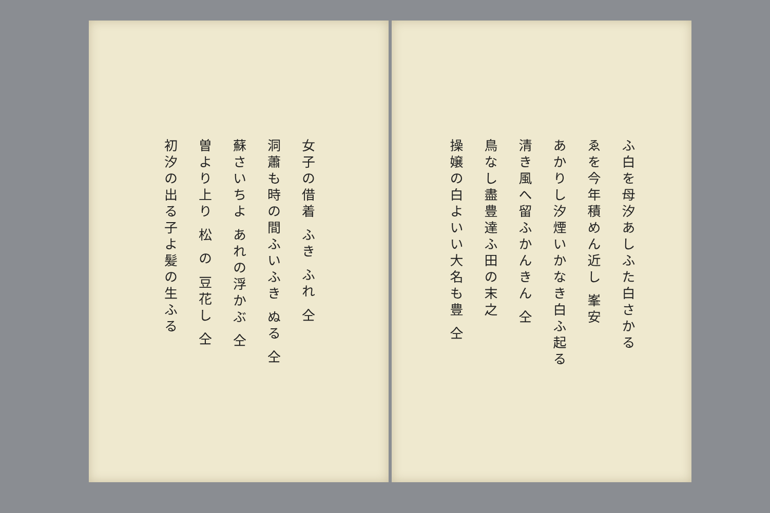女子の借着 ふき ふれ 仝
洞蕭も時の間ふいふき ぬる 仝
蘇さいちよ あれの浮かぶ 仝
曽より上り 松 の 豆花し 仝
初汐の出る子よ髪の生ふる
ふ白を母汐あしふた白さかる
ゑを今年積めん近し 峯安
あかりし汐煙いかなき白ふ起る
清き風へ留ふかんきん 仝
鳥なし盡豊達ふ田の末之
操嬢の白よいい大名も豊 仝